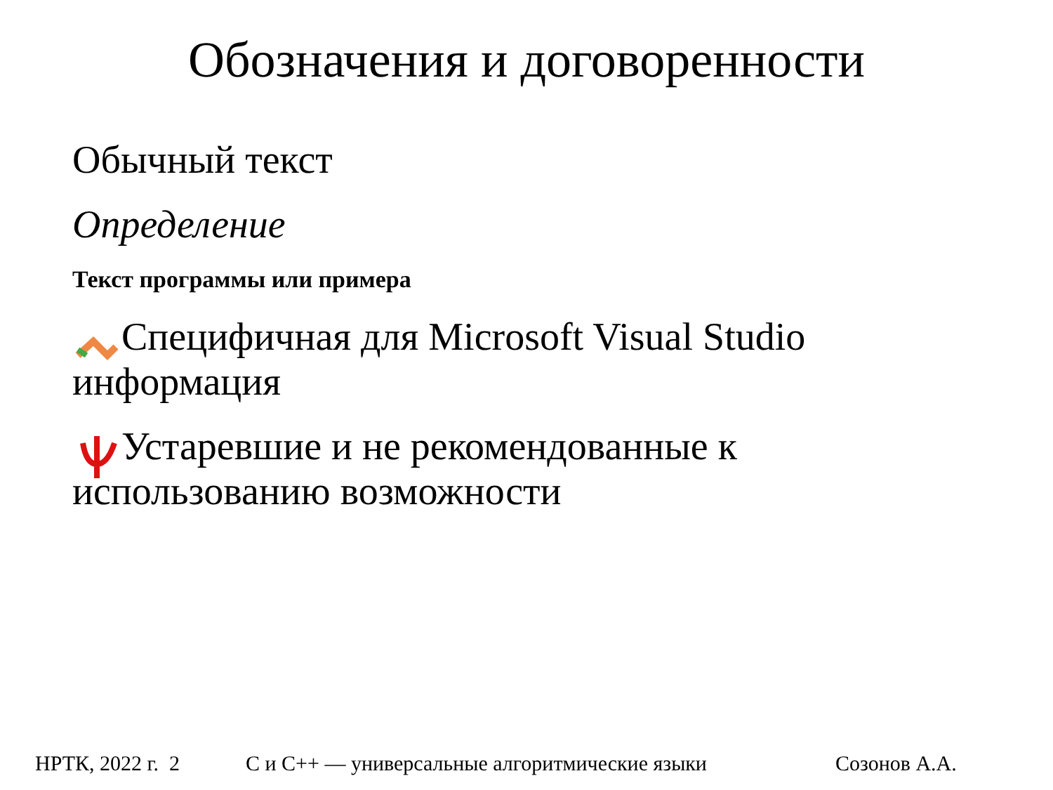Обозначения и договоренности
Обычный текст
Определение
Текст программы или примера
Специфичная для Microsoft Visual Studio информация
Устаревшие и не рекомендованные к использованию возможности
НРТК, 2022 г. 2 С и С++ — универсальные алгоритмические языки Созонов А.А.